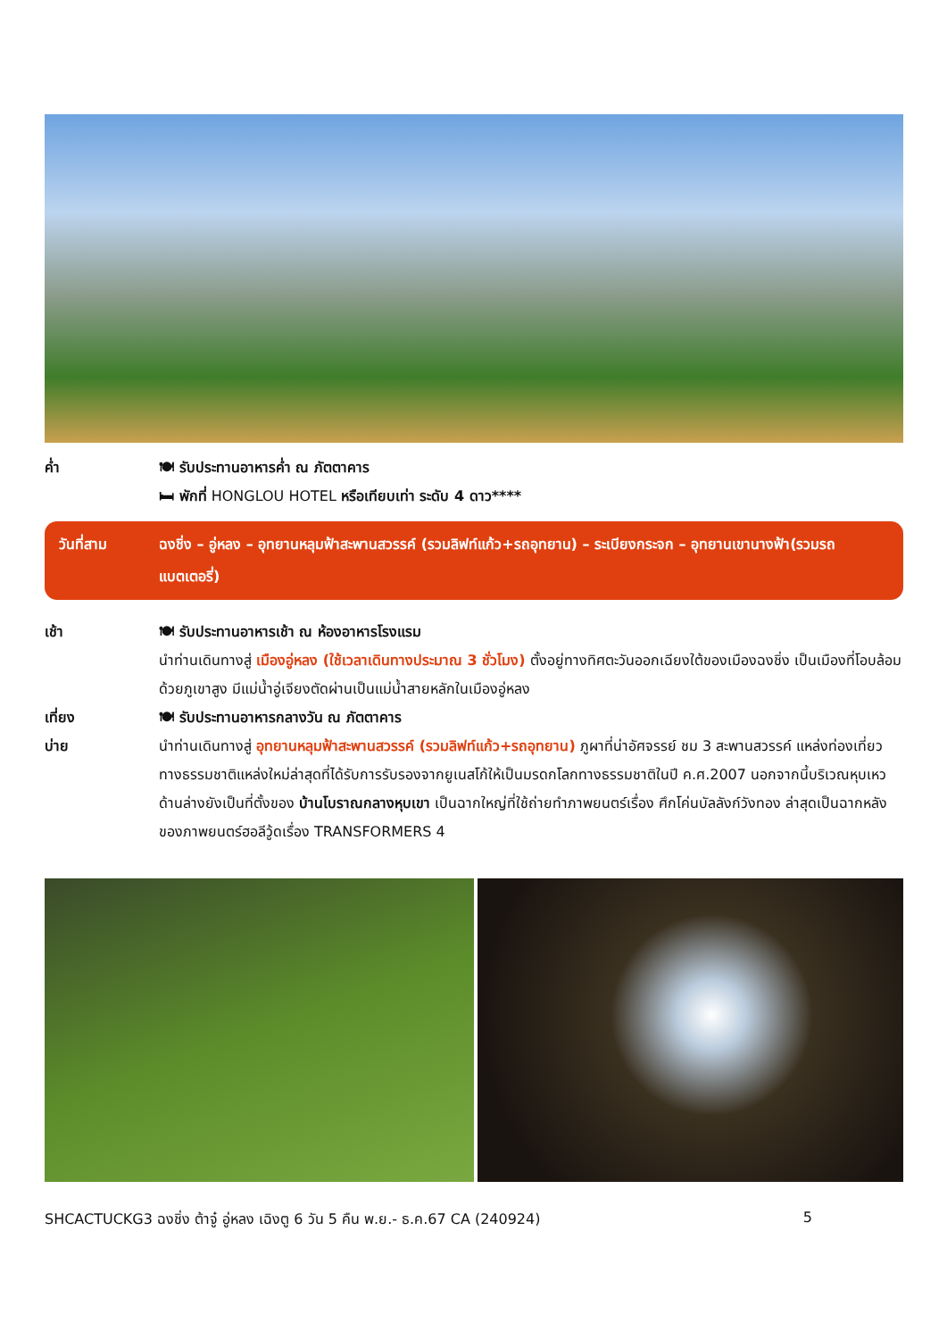ค่ำ 🍽 รับประทานอาหารค่ำ ณ ภัตตาคาร
🛏 พักที่ HONGLOU HOTEL หรือเทียบเท่า ระดับ 4 ดาว****
วันที่สาม ฉงชิ่ง – อู่หลง – อุทยานหลุมฟ้าสะพานสวรรค์ (รวมลิฟท์แก้ว+รถอุทยาน) – ระเบียงกระจก – อุทยานเขานางฟ้า(รวมรถแบตเตอรี่)
เช้า 🍽 รับประทานอาหารเช้า ณ ห้องอาหารโรงแรม
นำท่านเดินทางสู่ เมืองอู่หลง (ใช้เวลาเดินทางประมาณ 3 ชั่วโมง) ตั้งอยู่ทางทิศตะวันออกเฉียงใต้ของเมืองฉงชิ่ง เป็นเมืองที่โอบล้อมด้วยภูเขาสูง มีแม่น้ำอู่เจียงตัดผ่านเป็นแม่น้ำสายหลักในเมืองอู่หลง
เที่ยง 🍽 รับประทานอาหารกลางวัน ณ ภัตตาคาร
บ่าย นำท่านเดินทางสู่ อุทยานหลุมฟ้าสะพานสวรรค์ (รวมลิฟท์แก้ว+รถอุทยาน) ภูผาที่น่าอัศจรรย์ ชม 3 สะพานสวรรค์ แหล่งท่องเที่ยวทางธรรมชาติแหล่งใหม่ล่าสุดที่ได้รับการรับรองจากยูเนสโก้ให้เป็นมรดกโลกทางธรรมชาติในปี ค.ศ.2007 นอกจากนี้บริเวณหุบเหวด้านล่างยังเป็นที่ตั้งของ บ้านโบราณกลางหุบเขา เป็นฉากใหญ่ที่ใช้ถ่ายทำภาพยนตร์เรื่อง ศึกโค่นบัลลังก์วังทอง ล่าสุดเป็นฉากหลังของภาพยนตร์ฮอลีวู้ดเรื่อง TRANSFORMERS 4
SHCACTUCKG3 ฉงชิ่ง ต้าจู๋ อู่หลง เฉิงตู 6 วัน 5 คืน พ.ย.- ธ.ค.67 CA (240924) 5